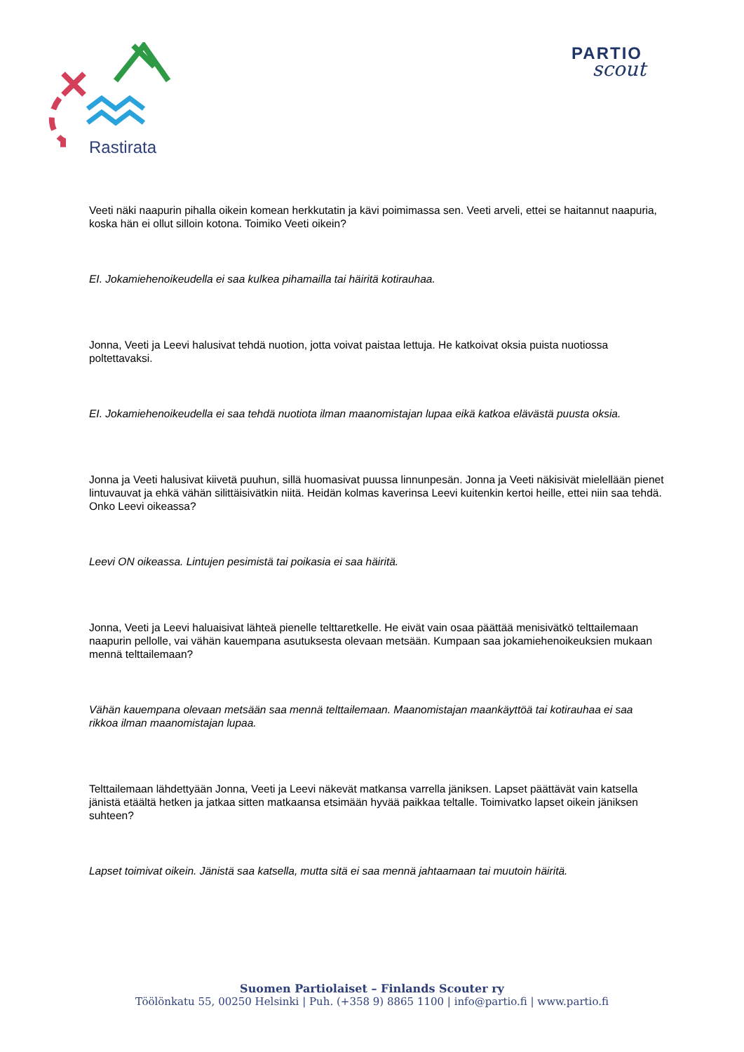Rastirata
PARTIO
scout
Veeti näki naapurin pihalla oikein komean herkkutatin ja kävi poimimassa sen. Veeti arveli, ettei se haitannut naapuria, koska hän ei ollut silloin kotona. Toimiko Veeti oikein?
EI. Jokamiehenoikeudella ei saa kulkea pihamailla tai häiritä kotirauhaa.
Jonna, Veeti ja Leevi halusivat tehdä nuotion, jotta voivat paistaa lettuja. He katkoivat oksia puista nuotiossa poltettavaksi.
EI. Jokamiehenoikeudella ei saa tehdä nuotiota ilman maanomistajan lupaa eikä katkoa elävästä puusta oksia.
Jonna ja Veeti halusivat kiivetä puuhun, sillä huomasivat puussa linnunpesän. Jonna ja Veeti näkisivät mielellään pienet lintuvauvat ja ehkä vähän silittäisivätkin niitä. Heidän kolmas kaverinsa Leevi kuitenkin kertoi heille, ettei niin saa tehdä. Onko Leevi oikeassa?
Leevi ON oikeassa. Lintujen pesimistä tai poikasia ei saa häiritä.
Jonna, Veeti ja Leevi haluaisivat lähteä pienelle telttaretkelle. He eivät vain osaa päättää menisivätkö telttailemaan naapurin pellolle, vai vähän kauempana asutuksesta olevaan metsään. Kumpaan saa jokamiehenoikeuksien mukaan mennä telttailemaan?
Vähän kauempana olevaan metsään saa mennä telttailemaan. Maanomistajan maankäyttöä tai kotirauhaa ei saa rikkoa ilman maanomistajan lupaa.
Telttailemaan lähdettyään Jonna, Veeti ja Leevi näkevät matkansa varrella jäniksen. Lapset päättävät vain katsella jänistä etäältä hetken ja jatkaa sitten matkaansa etsimään hyvää paikkaa teltalle. Toimivatko lapset oikein jäniksen suhteen?
Lapset toimivat oikein. Jänistä saa katsella, mutta sitä ei saa mennä jahtaamaan tai muutoin häiritä.
Suomen Partiolaiset – Finlands Scouter ry
Töölönkatu 55, 00250 Helsinki | Puh. (+358 9) 8865 1100 | info@partio.fi | www.partio.fi